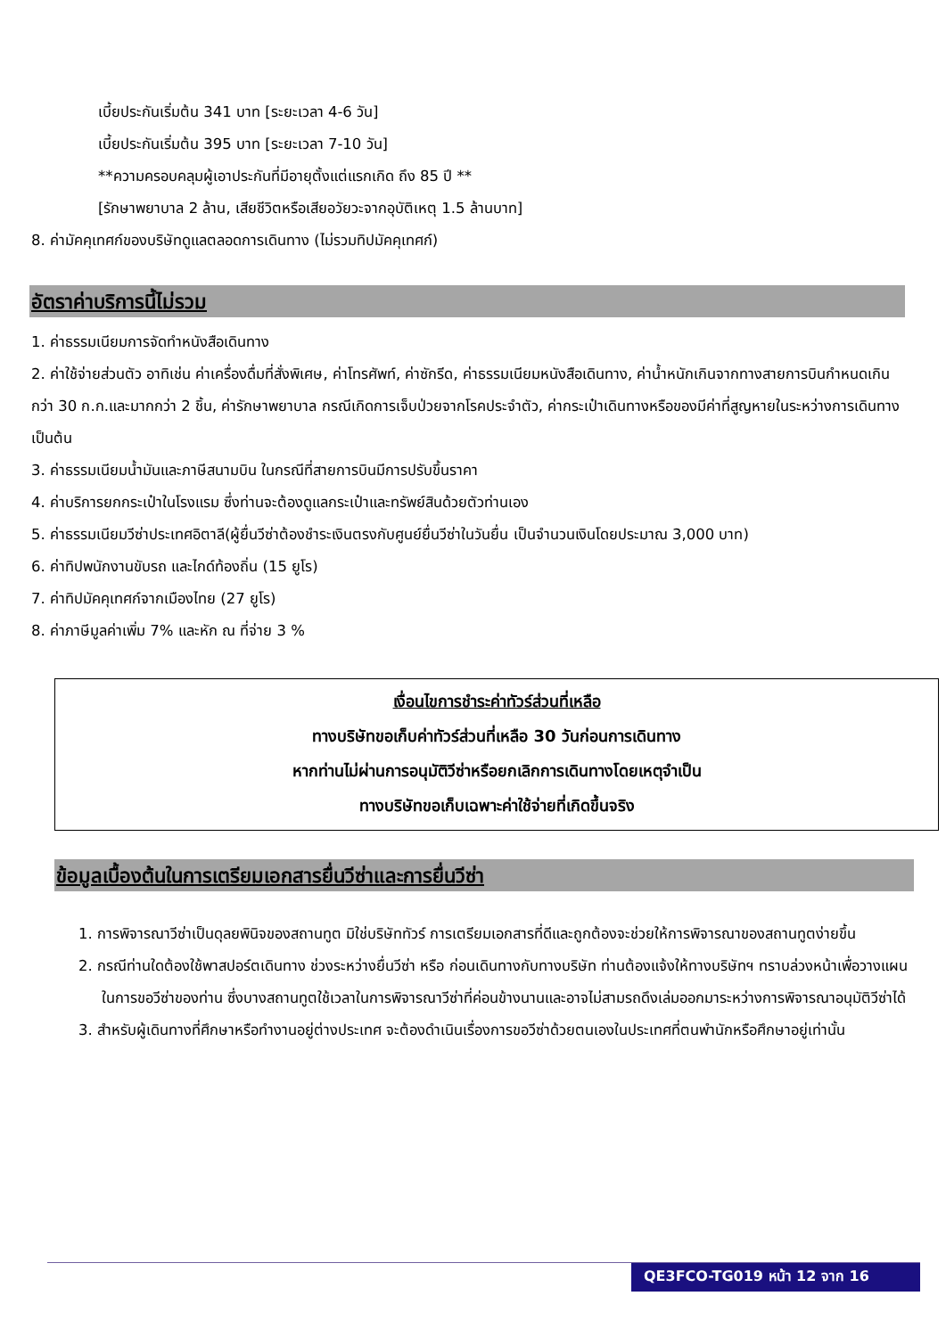เบี้ยประกันเริ่มต้น 341 บาท [ระยะเวลา 4-6 วัน]
เบี้ยประกันเริ่มต้น 395 บาท [ระยะเวลา 7-10 วัน]
**ความครอบคลุมผู้เอาประกันที่มีอายุตั้งแต่แรกเกิด ถึง 85 ปี **
[รักษาพยาบาล 2 ล้าน, เสียชีวิตหรือเสียอวัยวะจากอุบัติเหตุ 1.5 ล้านบาท]
8. ค่ามัคคุเทศก์ของบริษัทดูแลตลอดการเดินทาง (ไม่รวมทิปมัคคุเทศก์)
อัตราค่าบริการนี้ไม่รวม
1. ค่าธรรมเนียมการจัดทำหนังสือเดินทาง
2. ค่าใช้จ่ายส่วนตัว อาทิเช่น ค่าเครื่องดื่มที่สั่งพิเศษ, ค่าโทรศัพท์, ค่าซักรีด, ค่าธรรมเนียมหนังสือเดินทาง, ค่าน้ำหนักเกินจากทางสายการบินกำหนดเกินกว่า 30 ก.ก.และมากกว่า 2 ชิ้น, ค่ารักษาพยาบาล กรณีเกิดการเจ็บป่วยจากโรคประจำตัว, ค่ากระเป๋าเดินทางหรือของมีค่าที่สูญหายในระหว่างการเดินทาง เป็นต้น
3. ค่าธรรมเนียมน้ำมันและภาษีสนามบิน ในกรณีที่สายการบินมีการปรับขึ้นราคา
4. ค่าบริการยกกระเป๋าในโรงแรม ซึ่งท่านจะต้องดูแลกระเป๋าและทรัพย์สินด้วยตัวท่านเอง
5. ค่าธรรมเนียมวีซ่าประเทศอิตาลี(ผู้ยื่นวีซ่าต้องชำระเงินตรงกับศูนย์ยื่นวีซ่าในวันยื่น เป็นจำนวนเงินโดยประมาณ 3,000 บาท)
6. ค่าทิปพนักงานขับรถ และไกด์ท้องถิ่น (15 ยูโร)
7. ค่าทิปมัคคุเทศก์จากเมืองไทย (27 ยูโร)
8. ค่าภาษีมูลค่าเพิ่ม 7% และหัก ณ ที่จ่าย 3 %
เงื่อนไขการชำระค่าทัวร์ส่วนที่เหลือ
ทางบริษัทขอเก็บค่าทัวร์ส่วนที่เหลือ 30 วันก่อนการเดินทาง
หากท่านไม่ผ่านการอนุมัติวีซ่าหรือยกเลิกการเดินทางโดยเหตุจำเป็น
ทางบริษัทขอเก็บเฉพาะค่าใช้จ่ายที่เกิดขึ้นจริง
ข้อมูลเบื้องต้นในการเตรียมเอกสารยื่นวีซ่าและการยื่นวีซ่า
1. การพิจารณาวีซ่าเป็นดุลยพินิจของสถานทูต มิใช่บริษัททัวร์ การเตรียมเอกสารที่ดีและถูกต้องจะช่วยให้การพิจารณาของสถานทูตง่ายขึ้น
2. กรณีท่านใดต้องใช้พาสปอร์ตเดินทาง ช่วงระหว่างยื่นวีซ่า หรือ ก่อนเดินทางกับทางบริษัท ท่านต้องแจ้งให้ทางบริษัทฯ ทราบล่วงหน้าเพื่อวางแผนในการขอวีซ่าของท่าน ซึ่งบางสถานทูตใช้เวลาในการพิจารณาวีซ่าที่ค่อนข้างนานและอาจไม่สามรถดึงเล่มออกมาระหว่างการพิจารณาอนุมัติวีซ่าได้
3. สำหรับผู้เดินทางที่ศึกษาหรือทำงานอยู่ต่างประเทศ จะต้องดำเนินเรื่องการขอวีซ่าด้วยตนเองในประเทศที่ตนพำนักหรือศึกษาอยู่เท่านั้น
QE3FCO-TG019 หน้า 12 จาก 16